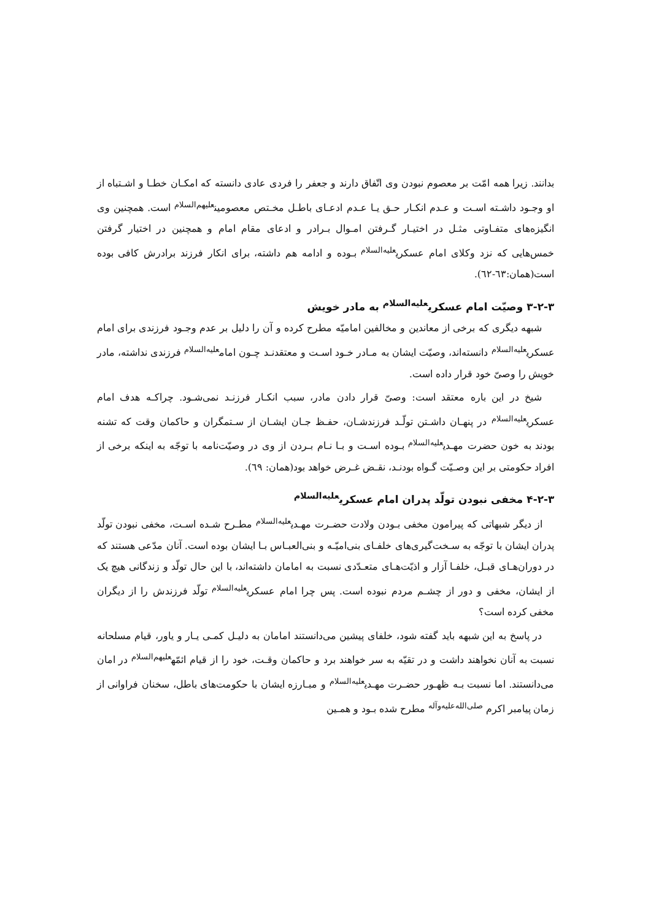بدانند. زیرا همه امّت بر معصوم نبودن وی اتّفاق دارند و جعفر را فردی عادی دانسته که امکـان خطـا و اشـتباه از او وجـود داشـته اسـت و عـدم انکـار حـق یـا عـدم ادعـای باطـل مخـتص معصومین<sup>علیهم‌السلام</sup> است. همچنین وی انگیزه‌های متفـاوتی مثـل در اختیـار گـرفتن امـوال بـرادر و ادعای مقام امام و همچنین در اختیار گرفتن خمس‌هایی که نزد وکلای امام عسکری<sup>علیه‌السلام</sup> بـوده و ادامه هم داشته، برای انکار فرزند برادرش کافی بوده است(همان:٦٣-٦٢).
۳-۲-۳ وصیّت امام عسکری<sup>علیه‌السلام</sup> به مادر خویش
شبهه دیگری که برخی از معاندین و مخالفین امامیّه مطرح کرده و آن را دلیل بر عدم وجـود فرزندی برای امام عسکری<sup>علیه‌السلام</sup> دانسته‌اند، وصیّت ایشان به مـادر خـود اسـت و معتقدنـد چـون امام<sup>علیه‌السلام</sup> فرزندی نداشته، مادر خویش را وصیّ خود قرار داده است.
شیخ در این باره معتقد است: وصیّ قرار دادن مادر، سبب انکـار فرزنـد نمی‌شـود. چراکـه هدف امام عسکری<sup>علیه‌السلام</sup> در پنهـان داشـتن تولّـد فرزندشـان، حفـظ جـان ایشـان از سـتمگران و حاکمان وقت که تشنه بودند به خون حضرت مهـدی<sup>علیه‌السلام</sup> بـوده اسـت و بـا نـام بـردن از وی در وصیّت‌نامه با توجّه به اینکه برخی از افراد حکومتی بر این وصـیّت گـواه بودنـد، نقـض غـرض خواهد بود(همان: ٦٩).
۴-۲-۳ مخفی نبودن تولّد پدران امام عسکری<sup>علیه‌السلام</sup>
از دیگر شبهاتی که پیرامون مخفی بـودن ولادت حضـرت مهـدی<sup>علیه‌السلام</sup> مطـرح شـده اسـت، مخفی نبودن تولّد پدران ایشان با توجّه به سـخت‌گیری‌های خلفـای بنی‌امیّـه و بنی‌العبـاس بـا ایشان بوده است. آنان مدّعی هستند که در دوران‌هـای قبـل، خلفـا آزار و اذیّت‌هـای متعـدّدی نسبت به امامان داشته‌اند، با این حال تولّد و زندگانی هیچ یک از ایشان، مخفی و دور از چشـم مردم نبوده است. پس چرا امام عسکری<sup>علیه‌السلام</sup> تولّد فرزندش را از دیگران مخفی کرده است؟
در پاسخ به این شبهه باید گفته شود، خلفای پیشین می‌دانستند امامان به دلیـل کمـی یـار و یاور، قیام مسلحانه نسبت به آنان نخواهند داشت و در تقیّه به سر خواهند برد و حاکمان وقـت، خود را از قیام ائمّه<sup>علیهم‌السلام</sup> در امان می‌دانستند. اما نسبت بـه ظهـور حضـرت مهـدی<sup>علیه‌السلام</sup> و مبـارزه ایشان با حکومت‌های باطل، سخنان فراوانی از زمان پیامبر اکرم <sup>صلی‌الله‌علیه‌وآله</sup> مطرح شده بـود و همـین